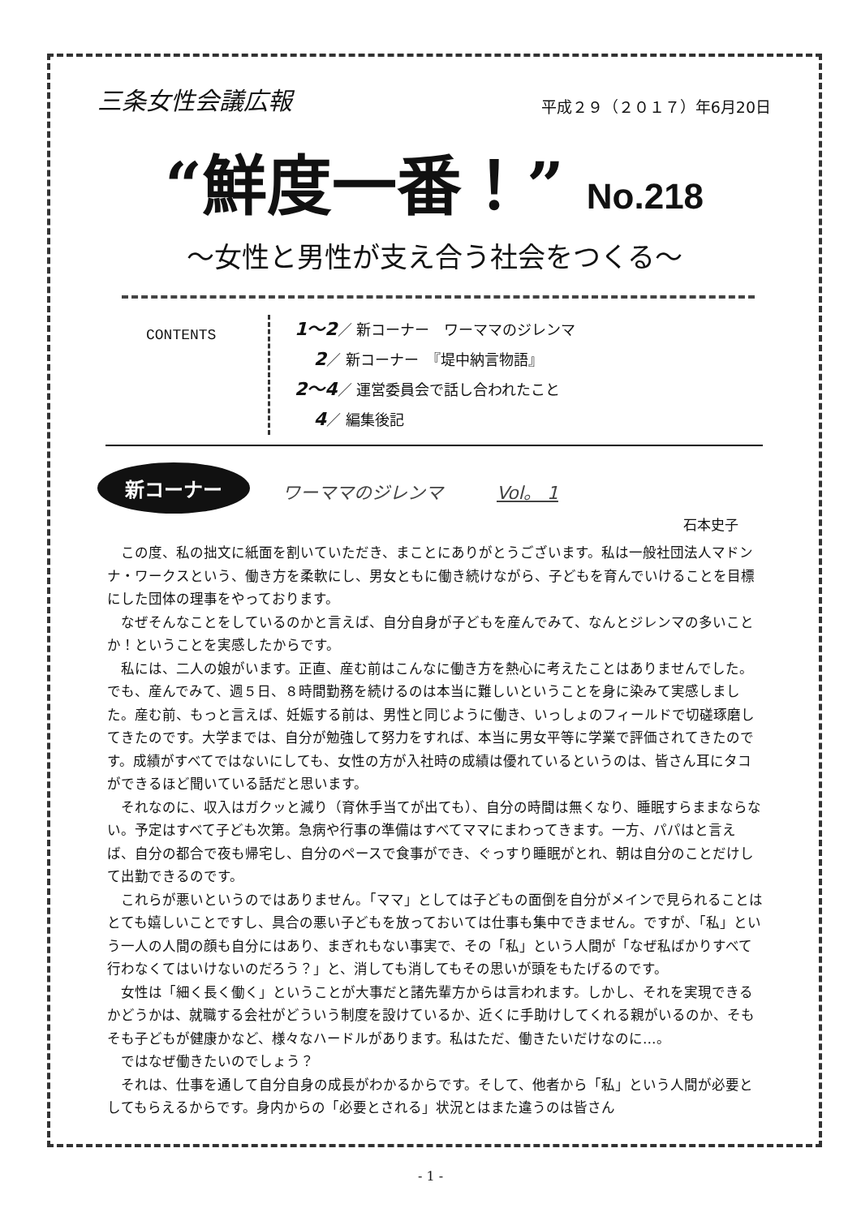三条女性会議広報
平成２９（２０１７）年6月20日
“鮮度一番！” No.218
〜女性と男性が支え合う社会をつくる〜
CONTENTS
1〜2／ 新コーナー　ワーママのジレンマ
　 2／ 新コーナー　『堤中納言物語』
2〜4／ 運営委員会で話し合われたこと
　 4／ 編集後記
新コーナー
ワーママのジレンマ　　　Vol。 1
石本史子
この度、私の拙文に紙面を割いていただき、まことにありがとうございます。私は一般社団法人マドンナ・ワークスという、働き方を柔軟にし、男女ともに働き続けながら、子どもを育んでいけることを目標にした団体の理事をやっております。
なぜそんなことをしているのかと言えば、自分自身が子どもを産んでみて、なんとジレンマの多いことか！ということを実感したからです。
私には、二人の娘がいます。正直、産む前はこんなに働き方を熱心に考えたことはありませんでした。でも、産んでみて、週５日、８時間勤務を続けるのは本当に難しいということを身に染みて実感しました。産む前、もっと言えば、妊娠する前は、男性と同じように働き、いっしょのフィールドで切磋琢磨してきたのです。大学までは、自分が勉強して努力をすれば、本当に男女平等に学業で評価されてきたのです。成績がすべてではないにしても、女性の方が入社時の成績は優れているというのは、皆さん耳にタコができるほど聞いている話だと思います。
それなのに、収入はガクッと減り（育休手当てが出ても）、自分の時間は無くなり、睡眠すらままならない。予定はすべて子ども次第。急病や行事の準備はすべてママにまわってきます。一方、パパはと言えば、自分の都合で夜も帰宅し、自分のペースで食事ができ、ぐっすり睡眠がとれ、朝は自分のことだけして出勤できるのです。
これらが悪いというのではありません。「ママ」としては子どもの面倒を自分がメインで見られることはとても嬉しいことですし、具合の悪い子どもを放っておいては仕事も集中できません。ですが、「私」という一人の人間の顔も自分にはあり、まぎれもない事実で、その「私」という人間が「なぜ私ばかりすべて行わなくてはいけないのだろう？」と、消しても消してもその思いが頭をもたげるのです。
女性は「細く長く働く」ということが大事だと諸先輩方からは言われます。しかし、それを実現できるかどうかは、就職する会社がどういう制度を設けているか、近くに手助けしてくれる親がいるのか、そもそも子どもが健康かなど、様々なハードルがあります。私はただ、働きたいだけなのに…。
ではなぜ働きたいのでしょう？
それは、仕事を通して自分自身の成長がわかるからです。そして、他者から「私」という人間が必要としてもらえるからです。身内からの「必要とされる」状況とはまた違うのは皆さん
- 1 -